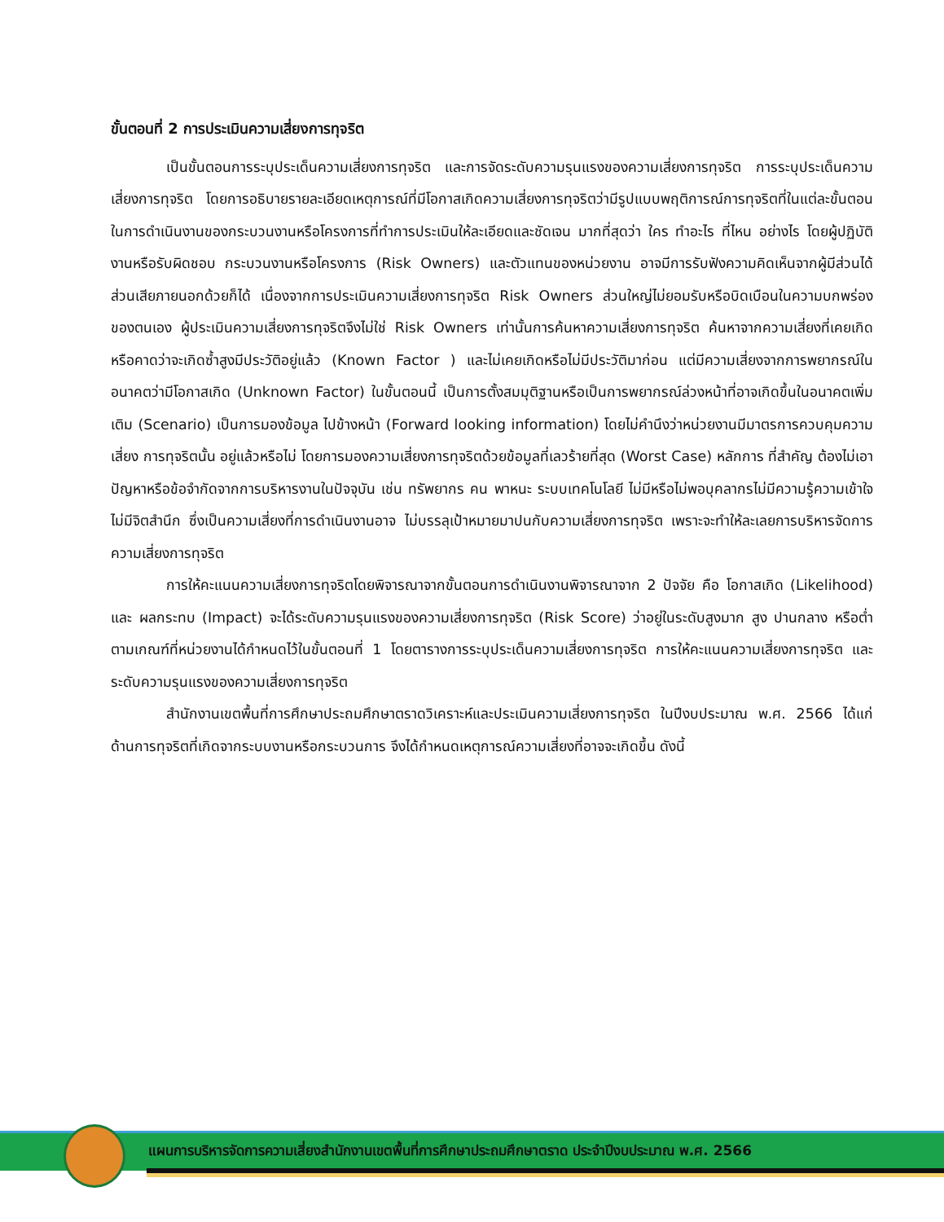ขั้นตอนที่ 2 การประเมินความเสี่ยงการทุจริต
เป็นขั้นตอนการระบุประเด็นความเสี่ยงการทุจริต และการจัดระดับความรุนแรงของความเสี่ยงการทุจริต การระบุประเด็นความเสี่ยงการทุจริต โดยการอธิบายรายละเอียดเหตุการณ์ที่มีโอกาสเกิดความเสี่ยงการทุจริตว่ามีรูปแบบพฤติการณ์การทุจริตที่ในแต่ละขั้นตอนในการดำเนินงานของกระบวนงานหรือโครงการที่ทำการประเมินให้ละเอียดและชัดเจน มากที่สุดว่า ใคร ทำอะไร ที่ไหน อย่างไร โดยผู้ปฏิบัติงานหรือรับผิดชอบ กระบวนงานหรือโครงการ (Risk Owners) และตัวแทนของหน่วยงาน อาจมีการรับฟังความคิดเห็นจากผู้มีส่วนได้ส่วนเสียภายนอกด้วยก็ได้ เนื่องจากการประเมินความเสี่ยงการทุจริต Risk Owners ส่วนใหญ่ไม่ยอมรับหรือบิดเบือนในความบกพร่องของตนเอง ผู้ประเมินความเสี่ยงการทุจริตจึงไม่ใช่ Risk Owners เท่านั้นการค้นหาความเสี่ยงการทุจริต ค้นหาจากความเสี่ยงที่เคยเกิด หรือคาดว่าจะเกิดซ้ำสูงมีประวัติอยู่แล้ว (Known Factor ) และไม่เคยเกิดหรือไม่มีประวัติมาก่อน แต่มีความเสี่ยงจากการพยากรณ์ในอนาคตว่ามีโอกาสเกิด (Unknown Factor) ในขั้นตอนนี้ เป็นการตั้งสมมุติฐานหรือเป็นการพยากรณ์ล่วงหน้าที่อาจเกิดขึ้นในอนาคตเพิ่มเติม (Scenario) เป็นการมองข้อมูล ไปข้างหน้า (Forward looking information) โดยไม่คำนึงว่าหน่วยงานมีมาตรการควบคุมความเสี่ยง การทุจริตนั้น อยู่แล้วหรือไม่ โดยการมองความเสี่ยงการทุจริตด้วยข้อมูลที่เลวร้ายที่สุด (Worst Case) หลักการ ที่สำคัญ ต้องไม่เอาปัญหาหรือข้อจำกัดจากการบริหารงานในปัจจุบัน เช่น ทรัพยากร คน พาหนะ ระบบเทคโนโลยี ไม่มีหรือไม่พอบุคลากรไม่มีความรู้ความเข้าใจ ไม่มีจิตสำนึก ซึ่งเป็นความเสี่ยงที่การดำเนินงานอาจ ไม่บรรลุเป้าหมายมาปนกับความเสี่ยงการทุจริต เพราะจะทำให้ละเลยการบริหารจัดการความเสี่ยงการทุจริต
การให้คะแนนความเสี่ยงการทุจริตโดยพิจารณาจากขั้นตอนการดำเนินงานพิจารณาจาก 2 ปัจจัย คือ โอกาสเกิด (Likelihood) และ ผลกระทบ (Impact) จะได้ระดับความรุนแรงของความเสี่ยงการทุจริต (Risk Score) ว่าอยู่ในระดับสูงมาก สูง ปานกลาง หรือต่ำ ตามเกณฑ์ที่หน่วยงานได้กำหนดไว้ในขั้นตอนที่ 1 โดยตารางการระบุประเด็นความเสี่ยงการทุจริต การให้คะแนนความเสี่ยงการทุจริต และระดับความรุนแรงของความเสี่ยงการทุจริต
สำนักงานเขตพื้นที่การศึกษาประถมศึกษาตราดวิเคราะห์และประเมินความเสี่ยงการทุจริต ในปีงบประมาณ พ.ศ. 2566 ได้แก่ ด้านการทุจริตที่เกิดจากระบบงานหรือกระบวนการ จึงได้กำหนดเหตุการณ์ความเสี่ยงที่อาจจะเกิดขึ้น ดังนี้
แผนการบริหารจัดการความเสี่ยงสำนักงานเขตพื้นที่การศึกษาประถมศึกษาตราด ประจำปีงบประมาณ พ.ศ. 2566